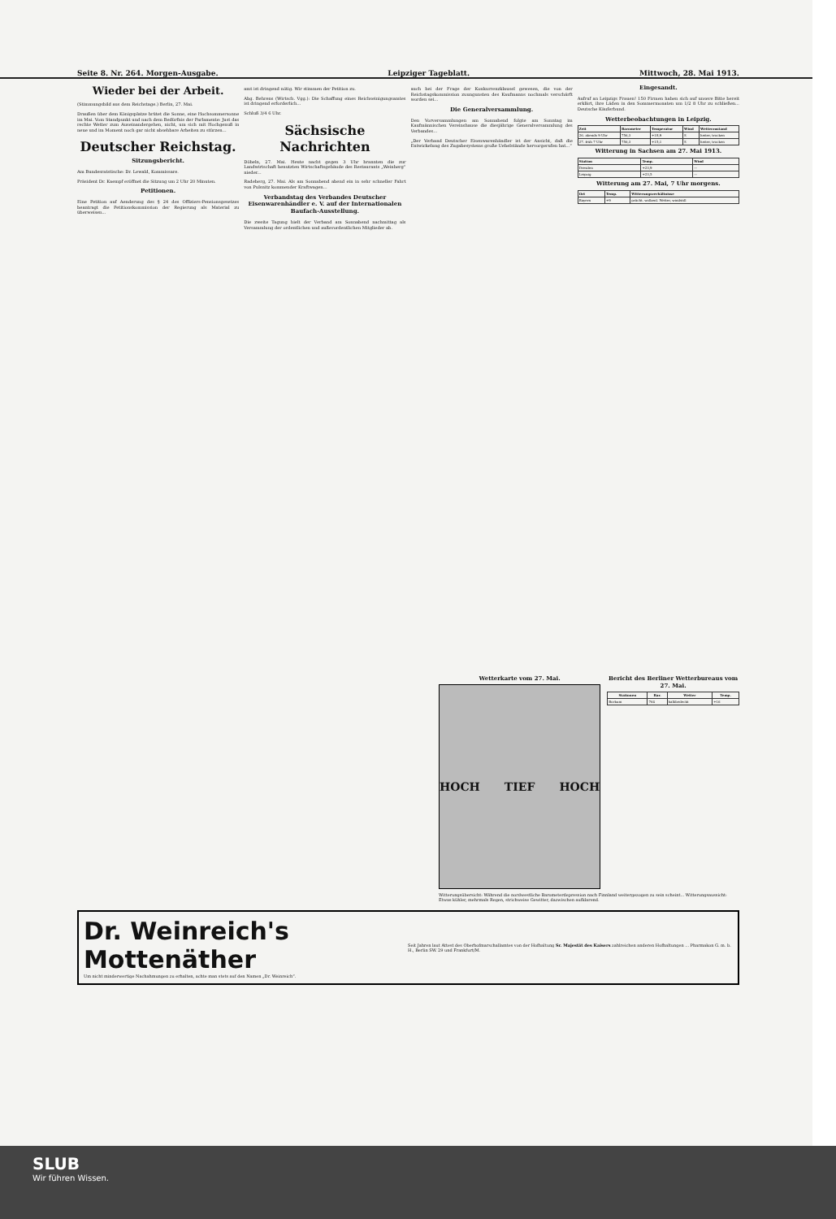Seite 8. Nr. 264. Morgen-Ausgabe. Leipziger Tageblatt. Mittwoch, 28. Mai 1913.
Wieder bei der Arbeit.
(Stimmungsbild aus dem Reichstage.) Berlin, 27. Mai.
Draußen über dem Königsplatze brütet die Sonne, eine Hochsommersonne im Mai. Vom Standpunkt und nach dem Bedürfnis der Parlamente: Just das rechte Wetter zum Auseinandergehen, nicht, um sich mit Hochgenuß in neue und im Moment noch gar nicht absehbare Arbeiten zu stürzen...
Deutscher Reichstag.
Sitzungsbericht.
Am Bundesratstische: Dr. Lewald, Kommissare.
Präsident Dr. Kaempf eröffnet die Sitzung um 2 Uhr 20 Minuten.
Petitionen.
Eine Petition auf Aenderung des § 24 des Offiziers-Pensionsgesetzes beantragt die Petitionskommission der Regierung als Material zu überweisen...
amt ist dringend nötig. Wir stimmen der Petition zu.
Abg. Behrens (Wirtsch. Vgg.): Die Schaffung eines Reichseinigungsamtes ist dringend erforderlich...
Schluß 3/4 6 Uhr.
Sächsische Nachrichten
Döbeln, 27. Mai. Heute nacht gegen 3 Uhr brannten die zur Landwirtschaft benutzten Wirtschaftsgebäude des Restaurants „Weinberg“ nieder...
Radeberg, 27. Mai. Als am Sonnabend abend ein in sehr schneller Fahrt von Pulsnitz kommender Kraftwagen...
Verbandstag des Verbandes Deutscher Eisenwarenhändler e. V. auf der Internationalen Baufach-Ausstellung.
Die zweite Tagung hielt der Verband am Sonnabend nachmittag als Versammlung der ordentlichen und außerordentlichen Mitglieder ab.
auch bei der Frage der Konkurrenzklausel gewesen, die von der Reichstagskommission zuungunsten des Kaufmanns nochmals verschärft worden sei...
Die Generalversammlung.
Den Vorversammlungen am Sonnabend folgte am Sonntag im Kaufmännischen Vereinshause die diesjährige Generalversammlung des Verbandes...
„Der Verband Deutscher Eisenwarenhändler ist der Ansicht, daß die Entwickelung des Zugabesystems große Uebelstände hervorgerufen hat...“
Eingesandt.
Aufruf an Leipzigs Frauen! 150 Firmen haben sich auf unsere Bitte bereit erklärt, ihre Läden in den Sommermonaten um 1/2 8 Uhr zu schließen... Deutsche Käuferbund.
Wetterbeobachtungen in Leipzig.
| Zeit | Barometer | Temperatur | Wind | Wetterzustand |
| --- | --- | --- | --- | --- |
| 26. abends 9 Uhr | 756,3 | +18,9 | S | heiter, trocken |
| 27. früh 7 Uhr | 756,3 | +15,1 | S | heiter, trocken |
Witterung in Sachsen am 27. Mai 1913.
| Station | Temp. | Wind |
| --- | --- | --- |
| Dresden | +23,9 | — |
| Leipzig | +23,5 | — |
Witterung am 27. Mai, 7 Uhr morgens.
| Ort | Temp. | Witterungsverhältnisse |
| --- | --- | --- |
| Bayern | +9 | prächt. wolkenl. Wetter, windstill |
Wetterkarte vom 27. Mai.
HOCH TIEF HOCH
Bericht des Berliner Wetterbureaus vom 27. Mai.
| Stationen | Bar. | Wetter | Temp. |
| --- | --- | --- | --- |
| Borkum | 764 | halbbedeckt | +16 |
Witterungsübersicht: Während die nordwestliche Barometerdepression nach Finnland weitergezogen zu sein scheint... Witterungsaussicht: Etwas kühler, mehrmals Regen, strichweise Gewitter, dazwischen aufklarend.
Dr. Weinreich's Mottenäther
Um nicht minderwertige Nachahmungen zu erhalten, achte man stets auf den Namen „Dr. Weinreich“.
Seit Jahren laut Attest des Oberhofmarschallamtes von der Hofhaltung Sr. Majestät des Kaisers zahlreichen anderen Hofhaltungen ... Pharmakon G. m. b. H., Berlin SW. 29 und Frankfurt/M.
SLUB
Wir führen Wissen.